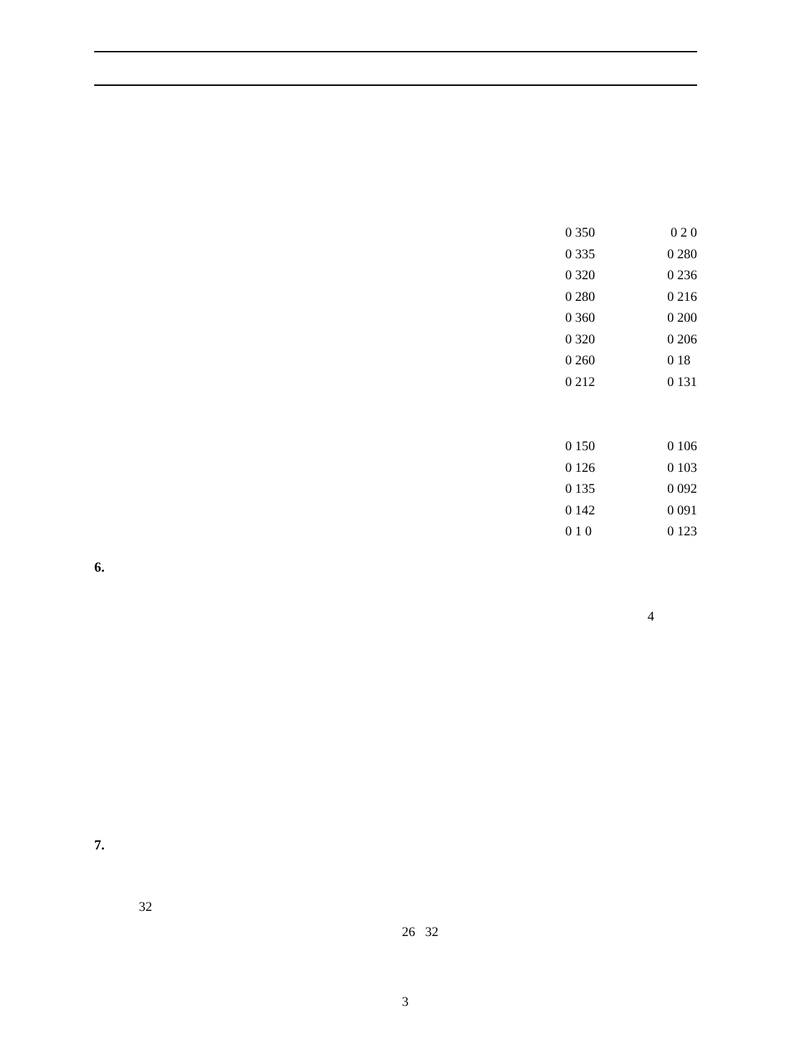| | 0 350 | 0 2 0 |
| | 0 335 | 0 280 |
| | 0 320 | 0 236 |
| | 0 280 | 0 216 |
| | 0 360 | 0 200 |
| | 0 320 | 0 206 |
| | 0 260 | 0 18 |
| | 0 212 | 0 131 |
| | 0 150 | 0 106 |
| | 0 126 | 0 103 |
| | 0 135 | 0 092 |
| | 0 142 | 0 091 |
| | 0 1 0 | 0 123 |
6.
4
7.
32
26 32
3